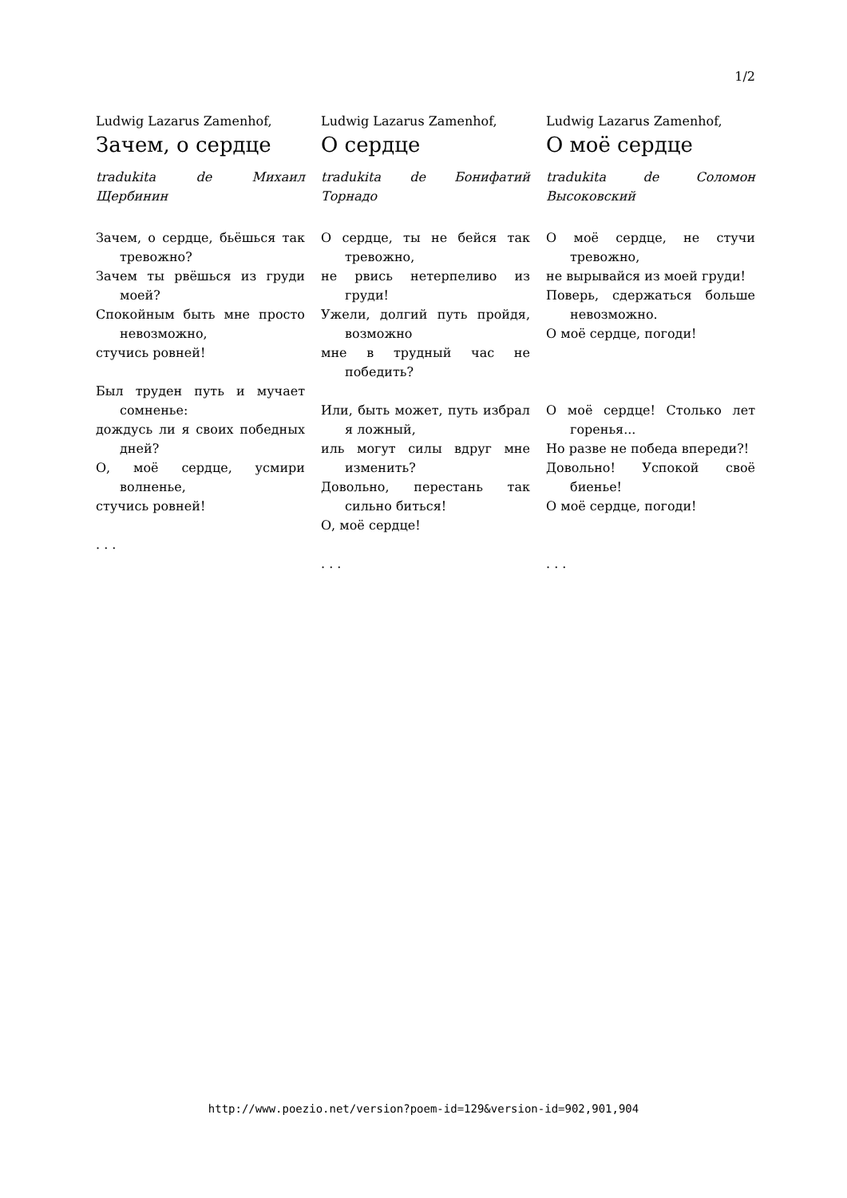1/2
Ludwig Lazarus Zamenhof,
Зачем, о сердце
tradukita de Михаил Щербинин
Зачем, о сердце, бьёшься так тревожно?
Зачем ты рвёшься из груди моей?
Спокойным быть мне просто невозможно,
стучись ровней!
Был труден путь и мучает сомненье:
дождусь ли я своих победных дней?
О, моё сердце, усмири волненье,
стучись ровней!
. . .
Ludwig Lazarus Zamenhof,
О сердце
tradukita de Бонифатий Торнадо
О сердце, ты не бейся так тревожно,
не рвись нетерпеливо из груди!
Ужели, долгий путь пройдя, возможно
мне в трудный час не победить?
Или, быть может, путь избрал я ложный,
иль могут силы вдруг мне изменить?
Довольно, перестань так сильно биться!
О, моё сердце!
. . .
Ludwig Lazarus Zamenhof,
О моё сердце
tradukita de Соломон Высоковский
О моё сердце, не стучи тревожно,
не вырывайся из моей груди!
Поверь, сдержаться больше невозможно.
О моё сердце, погоди!
О моё сердце! Столько лет горенья...
Но разве не победа впереди?!
Довольно! Успокой своё биенье!
О моё сердце, погоди!
. . .
http://www.poezio.net/version?poem-id=129&version-id=902,901,904